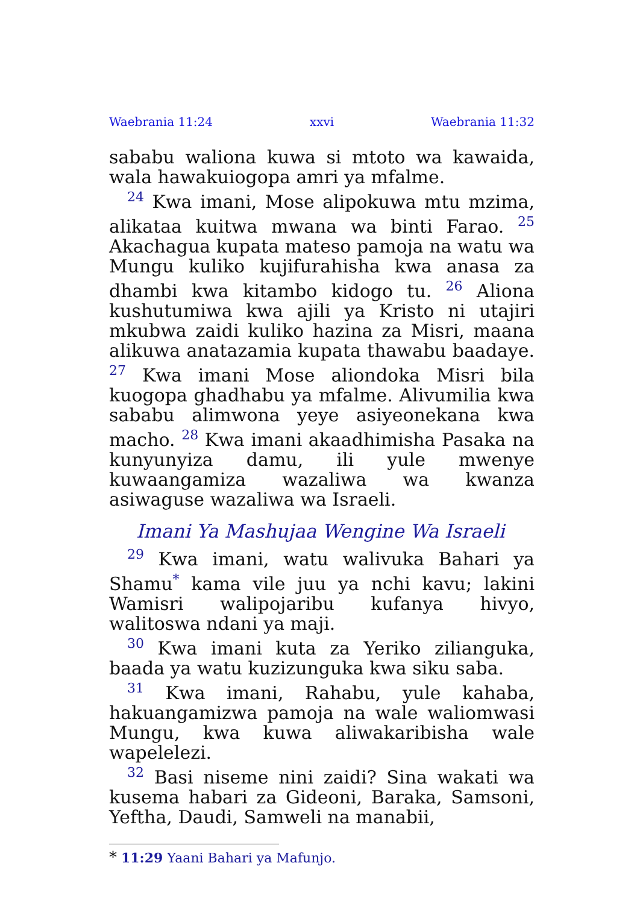Waebrania 11:24 xxvi Waebrania 11:32
sababu waliona kuwa si mtoto wa kawaida, wala hawakuiogopa amri ya mfalme.
<sup>24</sup> Kwa imani, Mose alipokuwa mtu mzima, alikataa kuitwa mwana wa binti Farao. <sup>25</sup> Akachagua kupata mateso pamoja na watu wa Mungu kuliko kujifurahisha kwa anasa za dhambi kwa kitambo kidogo tu. <sup>26</sup> Aliona kushutumiwa kwa ajili ya Kristo ni utajiri mkubwa zaidi kuliko hazina za Misri, maana alikuwa anatazamia kupata thawabu baadaye. <sup>27</sup> Kwa imani Mose aliondoka Misri bila kuogopa ghadhabu ya mfalme. Alivumilia kwa sababu alimwona yeye asiyeonekana kwa macho. <sup>28</sup> Kwa imani akaadhimisha Pasaka na kunyunyiza damu, ili yule mwenye kuwaangamiza wazaliwa wa kwanza asiwaguse wazaliwa wa Israeli.
Imani Ya Mashujaa Wengine Wa Israeli
<sup>29</sup> Kwa imani, watu walivuka Bahari ya Shamu<sup>*</sup> kama vile juu ya nchi kavu; lakini Wamisri walipojaribu kufanya hivyo, walitoswa ndani ya maji.
<sup>30</sup> Kwa imani kuta za Yeriko zilianguka, baada ya watu kuzizunguka kwa siku saba.
<sup>31</sup> Kwa imani, Rahabu, yule kahaba, hakuangamizwa pamoja na wale waliomwasi Mungu, kwa kuwa aliwakaribisha wale wapelelezi.
<sup>32</sup> Basi niseme nini zaidi? Sina wakati wa kusema habari za Gideoni, Baraka, Samsoni, Yeftha, Daudi, Samweli na manabii,
* 11:29 Yaani Bahari ya Mafunjo.